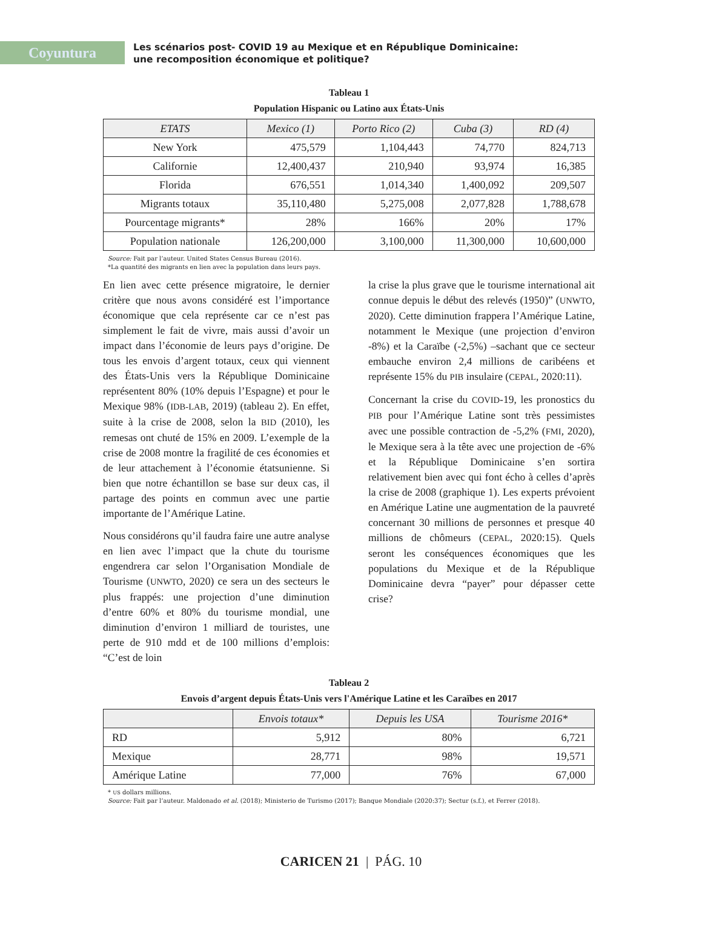Coyuntura
Les scénarios post- COVID 19 au Mexique et en République Dominicaine:
une recomposition économique et politique?
Tableau 1
Population Hispanic ou Latino aux États-Unis
| ETATS | Mexico (1) | Porto Rico (2) | Cuba (3) | RD (4) |
| --- | --- | --- | --- | --- |
| New York | 475,579 | 1,104,443 | 74,770 | 824,713 |
| Californie | 12,400,437 | 210,940 | 93,974 | 16,385 |
| Florida | 676,551 | 1,014,340 | 1,400,092 | 209,507 |
| Migrants totaux | 35,110,480 | 5,275,008 | 2,077,828 | 1,788,678 |
| Pourcentage migrants* | 28% | 166% | 20% | 17% |
| Population nationale | 126,200,000 | 3,100,000 | 11,300,000 | 10,600,000 |
Source: Fait par l’auteur. United States Census Bureau (2016).
*La quantité des migrants en lien avec la population dans leurs pays.
En lien avec cette présence migratoire, le dernier critère que nous avons considéré est l’importance économique que cela représente car ce n’est pas simplement le fait de vivre, mais aussi d’avoir un impact dans l’économie de leurs pays d’origine. De tous les envois d’argent totaux, ceux qui viennent des États-Unis vers la République Dominicaine représentent 80% (10% depuis l’Espagne) et pour le Mexique 98% (IDB-LAB, 2019) (tableau 2). En effet, suite à la crise de 2008, selon la BID (2010), les remesas ont chuté de 15% en 2009. L’exemple de la crise de 2008 montre la fragilité de ces économies et de leur attachement à l’économie étatsunienne. Si bien que notre échantillon se base sur deux cas, il partage des points en commun avec une partie importante de l’Amérique Latine.
Nous considérons qu’il faudra faire une autre analyse en lien avec l’impact que la chute du tourisme engendrera car selon l’Organisation Mondiale de Tourisme (UNWTO, 2020) ce sera un des secteurs le plus frappés: une projection d’une diminution d’entre 60% et 80% du tourisme mondial, une diminution d’environ 1 milliard de touristes, une perte de 910 mdd et de 100 millions d’emplois: “C’est de loin
la crise la plus grave que le tourisme international ait connue depuis le début des relevés (1950)” (UNWTO, 2020). Cette diminution frappera l’Amérique Latine, notamment le Mexique (une projection d’environ -8%) et la Caraïbe (-2,5%) –sachant que ce secteur embauche environ 2,4 millions de caribéens et représente 15% du PIB insulaire (CEPAL, 2020:11).
Concernant la crise du COVID-19, les pronostics du PIB pour l’Amérique Latine sont très pessimistes avec une possible contraction de -5,2% (FMI, 2020), le Mexique sera à la tête avec une projection de -6% et la République Dominicaine s’en sortira relativement bien avec qui font écho à celles d’après la crise de 2008 (graphique 1). Les experts prévoient en Amérique Latine une augmentation de la pauvreté concernant 30 millions de personnes et presque 40 millions de chômeurs (CEPAL, 2020:15). Quels seront les conséquences économiques que les populations du Mexique et de la République Dominicaine devra “payer” pour dépasser cette crise?
Tableau 2
Envois d’argent depuis États-Unis vers l'Amérique Latine et les Caraïbes en 2017
| | Envois totaux* | Depuis les USA | Tourisme 2016* |
| --- | --- | --- | --- |
| RD | 5,912 | 80% | 6,721 |
| Mexique | 28,771 | 98% | 19,571 |
| Amérique Latine | 77,000 | 76% | 67,000 |
* US dollars millions.
Source: Fait par l’auteur. Maldonado et al. (2018); Ministerio de Turismo (2017); Banque Mondiale (2020:37); Sectur (s.f.), et Ferrer (2018).
CARICEN 21 | PÁG. 10